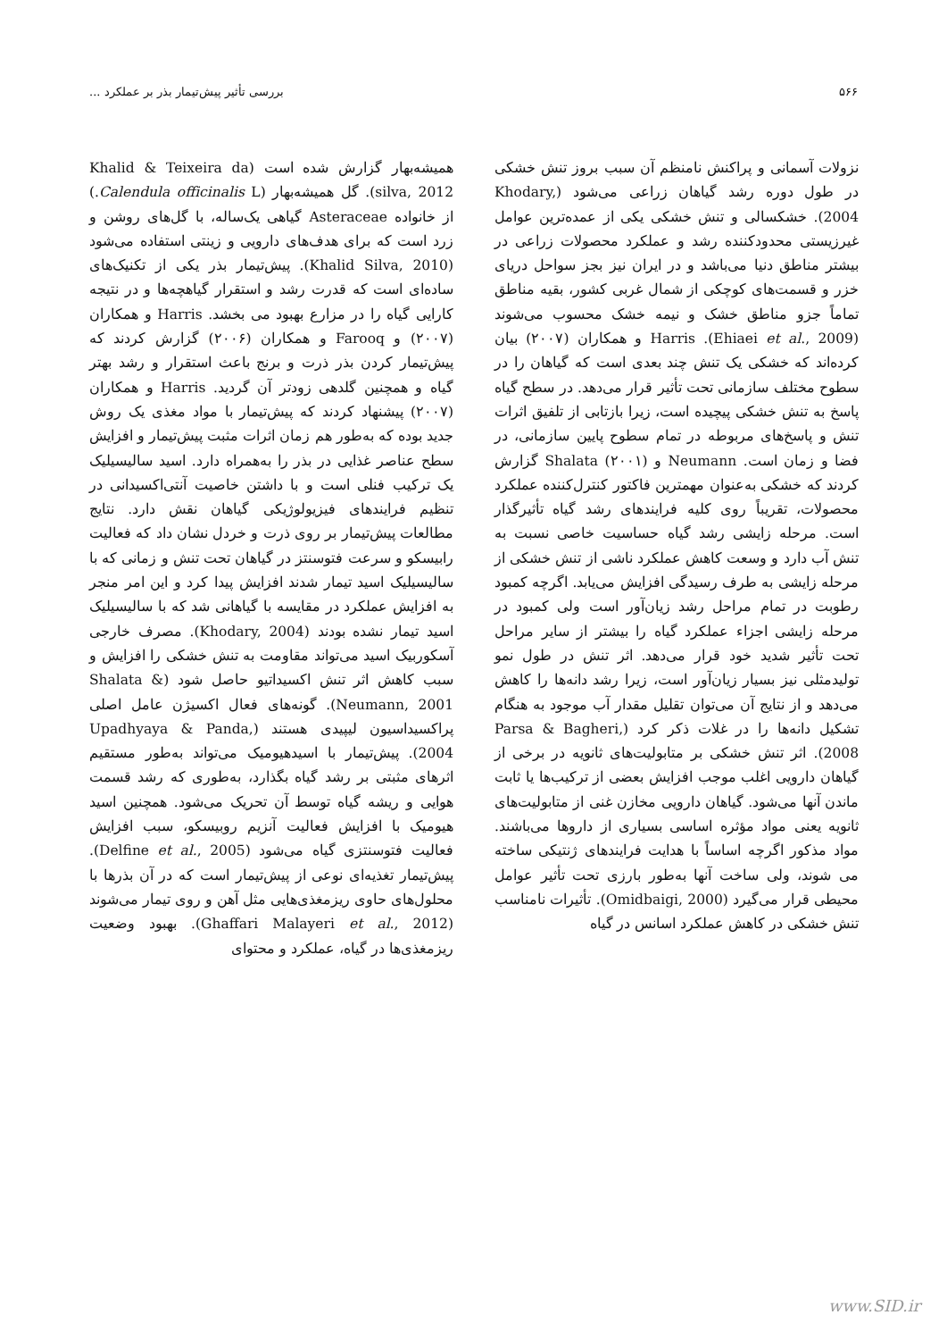۵۶۶ بررسی تأثیر پیش‌تیمار بذر بر عملکرد ...
نزولات آسمانی و پراکنش نامنظم آن سبب بروز تنش خشکی در طول دوره رشد گیاهان زراعی می‌شود (Khodary, 2004). خشکسالی و تنش خشکی یکی از عمده‌ترین عوامل غیرزیستی محدودکننده رشد و عملکرد محصولات زراعی در بیشتر مناطق دنیا می‌باشد و در ایران نیز بجز سواحل دریای خزر و قسمت‌های کوچکی از شمال غربی کشور، بقیه مناطق تماماً جزو مناطق خشک و نیمه خشک محسوب می‌شوند (Ehiaei et al., 2009). Harris و همکاران (۲۰۰۷) بیان کرده‌اند که خشکی یک تنش چند بعدی است که گیاهان را در سطوح مختلف سازمانی تحت تأثیر قرار می‌دهد. در سطح گیاه پاسخ به تنش خشکی پیچیده است، زیرا بازتابی از تلفیق اثرات تنش و پاسخ‌های مربوطه در تمام سطوح پایین سازمانی، در فضا و زمان است. Neumann و Shalata (۲۰۰۱) گزارش کردند که خشکی به‌عنوان مهمترین فاکتور کنترل‌کننده عملکرد محصولات، تقریباً روی کلیه فرایندهای رشد گیاه تأثیرگذار است. مرحله زایشی رشد گیاه حساسیت خاصی نسبت به تنش آب دارد و وسعت کاهش عملکرد ناشی از تنش خشکی از مرحله زایشی به طرف رسیدگی افزایش می‌یابد. اگرچه کمبود رطوبت در تمام مراحل رشد زیان‌آور است ولی کمبود در مرحله زایشی اجزاء عملکرد گیاه را بیشتر از سایر مراحل تحت تأثیر شدید خود قرار می‌دهد. اثر تنش در طول نمو تولیدمثلی نیز بسیار زیان‌آور است، زیرا رشد دانه‌ها را کاهش می‌دهد و از نتایج آن می‌توان تقلیل مقدار آب موجود به هنگام تشکیل دانه‌ها را در غلات ذکر کرد (Parsa & Bagheri, 2008). اثر تنش خشکی بر متابولیت‌های ثانویه در برخی از گیاهان دارویی اغلب موجب افزایش بعضی از ترکیب‌ها یا ثابت ماندن آنها می‌شود. گیاهان دارویی مخازن غنی از متابولیت‌های ثانویه یعنی مواد مؤثره اساسی بسیاری از داروها می‌باشند. مواد مذکور اگرچه اساساً با هدایت فرایندهای ژنتیکی ساخته می شوند، ولی ساخت آنها به‌طور بارزی تحت تأثیر عوامل محیطی قرار می‌گیرد (Omidbaigi, 2000). تأثیرات نامناسب تنش خشکی در کاهش عملکرد اسانس در گیاه
همیشه‌بهار گزارش شده است (Khalid & Teixeira da silva, 2012). گل همیشه‌بهار (Calendula officinalis L.) از خانواده Asteraceae گیاهی یک‌ساله، با گل‌های روشن و زرد است که برای هدف‌های دارویی و زینتی استفاده می‌شود (Khalid Silva, 2010). پیش‌تیمار بذر یکی از تکنیک‌های ساده‌ای است که قدرت رشد و استقرار گیاهچه‌ها و در نتیجه کارایی گیاه را در مزارع بهبود می بخشد. Harris و همکاران (۲۰۰۷) و Farooq و همکاران (۲۰۰۶) گزارش کردند که پیش‌تیمار کردن بذر ذرت و برنج باعث استقرار و رشد بهتر گیاه و همچنین گلدهی زودتر آن گردید. Harris و همکاران (۲۰۰۷) پیشنهاد کردند که پیش‌تیمار با مواد مغذی یک روش جدید بوده که به‌طور هم زمان اثرات مثبت پیش‌تیمار و افزایش سطح عناصر غذایی در بذر را به‌همراه دارد. اسید سالیسیلیک یک ترکیب فنلی است و با داشتن خاصیت آنتی‌اکسیدانی در تنظیم فرایندهای فیزیولوژیکی گیاهان نقش دارد. نتایج مطالعات پیش‌تیمار بر روی ذرت و خردل نشان داد که فعالیت رابیسکو و سرعت فتوسنتز در گیاهان تحت تنش و زمانی که با سالیسیلیک اسید تیمار شدند افزایش پیدا کرد و این امر منجر به افزایش عملکرد در مقایسه با گیاهانی شد که با سالیسیلیک اسید تیمار نشده بودند (Khodary, 2004). مصرف خارجی آسکوربیک اسید می‌تواند مقاومت به تنش خشکی را افزایش و سبب کاهش اثر تنش اکسیداتیو حاصل شود (Shalata & Neumann, 2001). گونه‌های فعال اکسیژن عامل اصلی پراکسیداسیون لیپیدی هستند (Upadhyaya & Panda, 2004). پیش‌تیمار با اسیدهیومیک می‌تواند به‌طور مستقیم اثرهای مثبتی بر رشد گیاه بگذارد، به‌طوری که رشد قسمت هوایی و ریشه گیاه توسط آن تحریک می‌شود. همچنین اسید هیومیک با افزایش فعالیت آنزیم روبیسکو، سبب افزایش فعالیت فتوسنتزی گیاه می‌شود (Delfine et al., 2005). پیش‌تیمار تغذیه‌ای نوعی از پیش‌تیمار است که در آن بذرها با محلول‌های حاوی ریزمغذی‌هایی مثل آهن و روی تیمار می‌شوند (Ghaffari Malayeri et al., 2012). بهبود وضعیت ریزمغذی‌ها در گیاه، عملکرد و محتوای
www.SID.ir